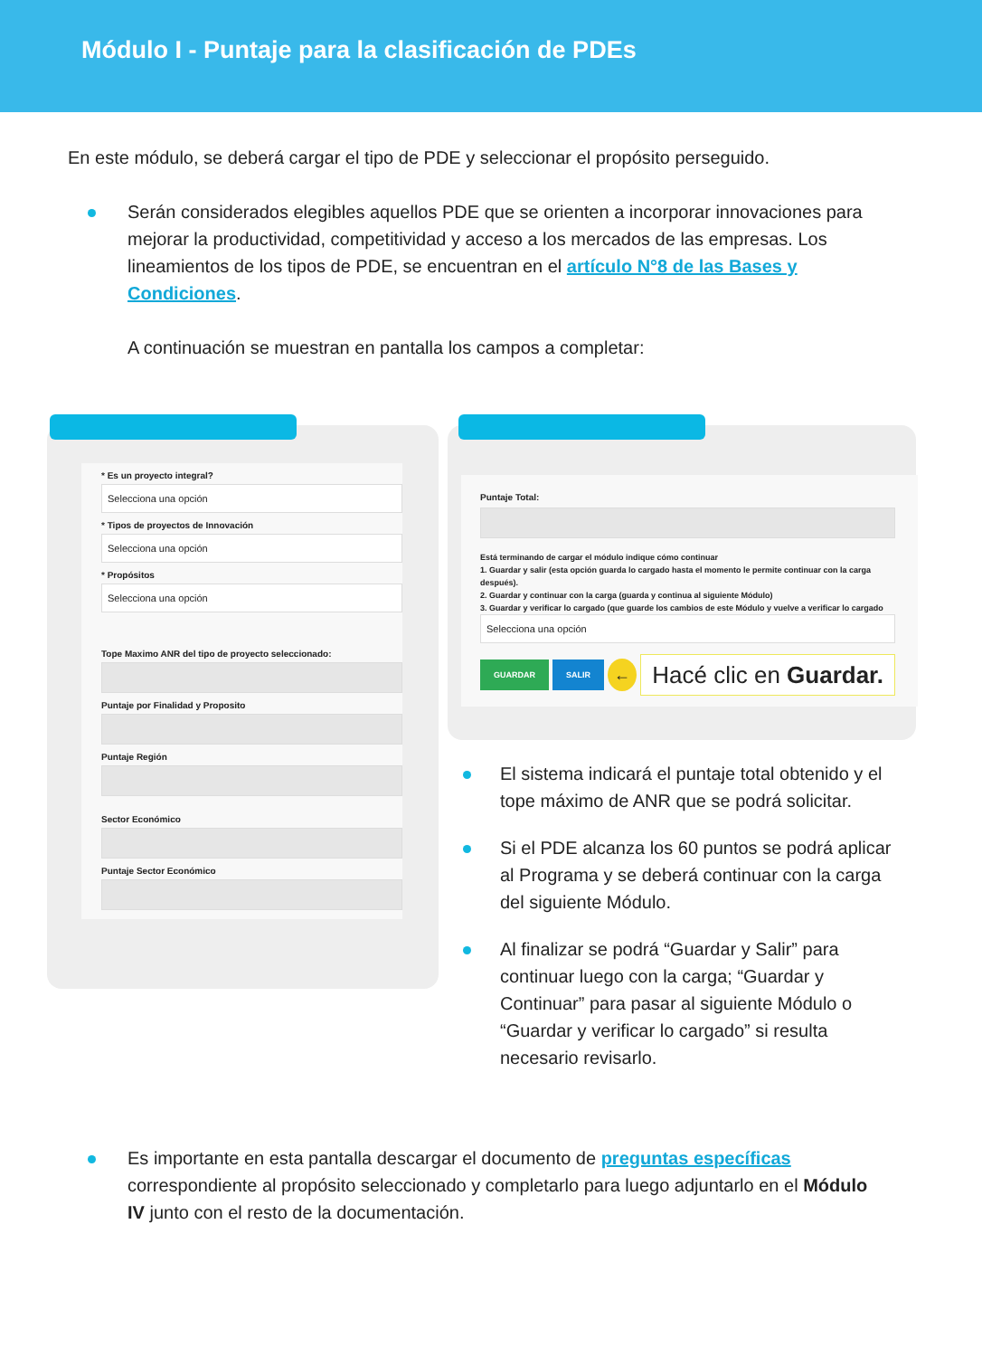Módulo I - Puntaje para la clasificación de PDEs
En este módulo, se deberá cargar el tipo de PDE y seleccionar el propósito perseguido.
Serán considerados elegibles aquellos PDE que se orienten a incorporar innovaciones para mejorar la productividad, competitividad y acceso a los mercados de las empresas. Los lineamientos de los tipos de PDE, se encuentran en el artículo N°8 de las Bases y Condiciones.
A continuación se muestran en pantalla los campos a completar:
* Es un proyecto integral?
Selecciona una opción
* Tipos de proyectos de Innovación
Selecciona una opción
* Propósitos
Selecciona una opción
Tope Maximo ANR del tipo de proyecto seleccionado:
Puntaje por Finalidad y Proposito
Puntaje Región
Sector Económico
Puntaje Sector Económico
Puntaje Total:
Está terminando de cargar el módulo indique cómo continuar
1. Guardar y salir (esta opción guarda lo cargado hasta el momento le permite continuar con la carga después).
2. Guardar y continuar con la carga (guarda y continua al siguiente Módulo)
3. Guardar y verificar lo cargado (que guarde los cambios de este Módulo y vuelve a verificar lo cargado
Selecciona una opción
GUARDAR SALIR ← Hacé clic en Guardar.
El sistema indicará el puntaje total obtenido y el tope máximo de ANR que se podrá solicitar.
Si el PDE alcanza los 60 puntos se podrá aplicar al Programa y se deberá continuar con la carga del siguiente Módulo.
Al finalizar se podrá “Guardar y Salir” para continuar luego con la carga; “Guardar y Continuar” para pasar al siguiente Módulo o “Guardar y verificar lo cargado” si resulta necesario revisarlo.
Es importante en esta pantalla descargar el documento de preguntas específicas correspondiente al propósito seleccionado y completarlo para luego adjuntarlo en el Módulo IV junto con el resto de la documentación.